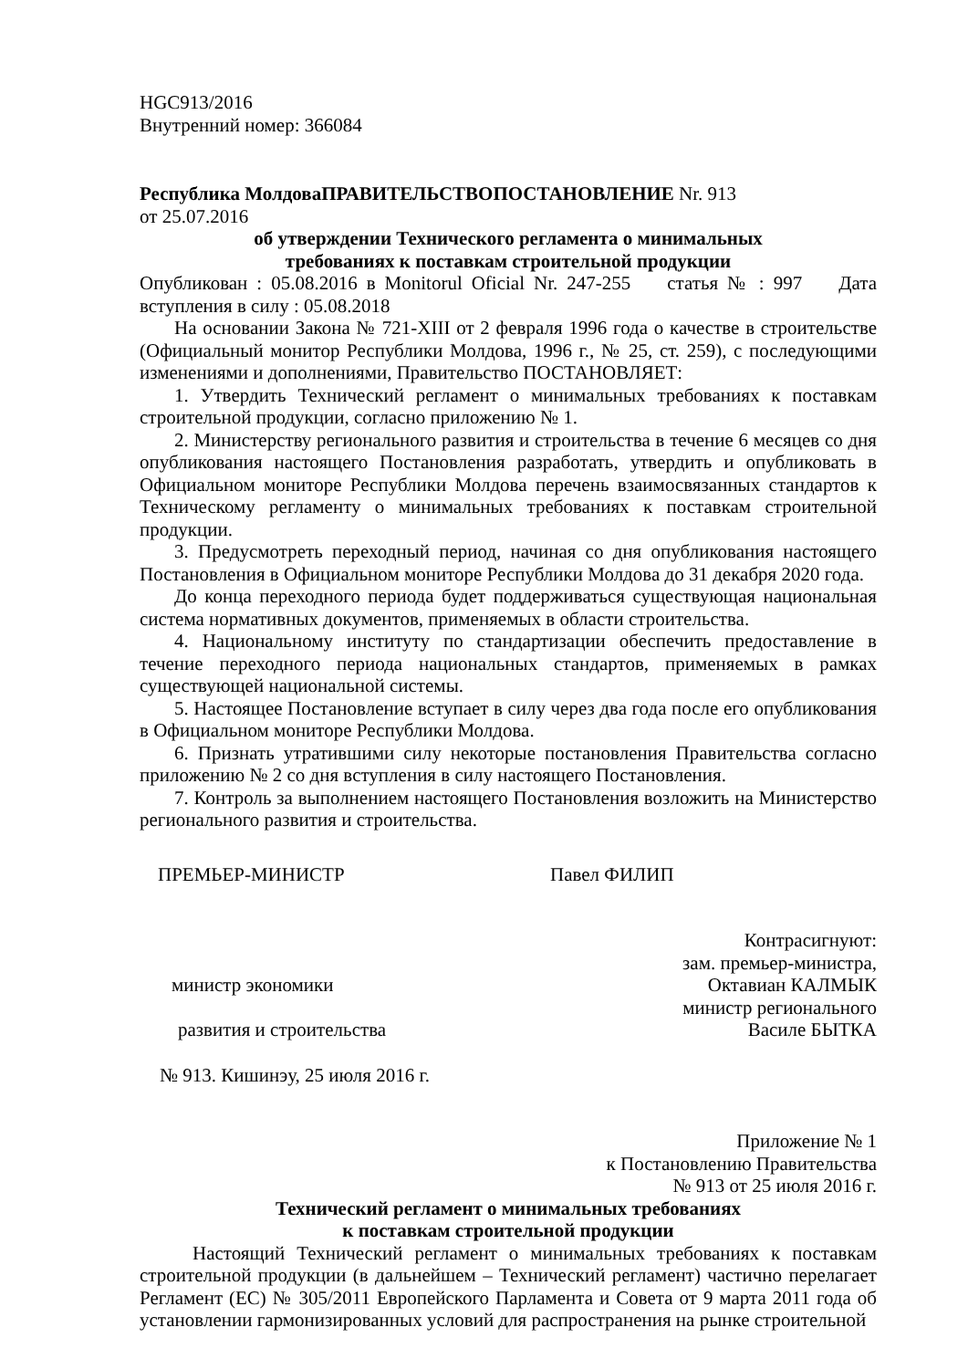HGC913/2016
Внутренний номер: 366084
Республика МолдоваПРАВИТЕЛЬСТВОПОСТАНОВЛЕНИЕ Nr. 913
от 25.07.2016
об утверждении Технического регламента о минимальных
требованиях к поставкам строительной продукции
Опубликован : 05.08.2016 в Monitorul Oficial Nr. 247-255 статья № : 997 Дата вступления в силу : 05.08.2018
На основании Закона № 721-XIII от 2 февраля 1996 года о качестве в строительстве (Официальный монитор Республики Молдова, 1996 г., № 25, ст. 259), с последующими изменениями и дополнениями, Правительство ПОСТАНОВЛЯЕТ:
1. Утвердить Технический регламент о минимальных требованиях к поставкам строительной продукции, согласно приложению № 1.
2. Министерству регионального развития и строительства в течение 6 месяцев со дня опубликования настоящего Постановления разработать, утвердить и опубликовать в Официальном мониторе Республики Молдова перечень взаимосвязанных стандартов к Техническому регламенту о минимальных требованиях к поставкам строительной продукции.
3. Предусмотреть переходный период, начиная со дня опубликования настоящего Постановления в Официальном мониторе Республики Молдова до 31 декабря 2020 года.
До конца переходного периода будет поддерживаться существующая национальная система нормативных документов, применяемых в области строительства.
4. Национальному институту по стандартизации обеспечить предоставление в течение переходного периода национальных стандартов, применяемых в рамках существующей национальной системы.
5. Настоящее Постановление вступает в силу через два года после его опубликования в Официальном мониторе Республики Молдова.
6. Признать утратившими силу некоторые постановления Правительства согласно приложению № 2 со дня вступления в силу настоящего Постановления.
7. Контроль за выполнением настоящего Постановления возложить на Министерство регионального развития и строительства.
ПРЕМЬЕР-МИНИСТР Павел ФИЛИП
Контрасигнуют:
зам. премьер-министра,
министр экономики Октавиан КАЛМЫК
министр регионального
развития и строительства Василе БЫТКА
№ 913. Кишинэу, 25 июля 2016 г.
Приложение № 1
к Постановлению Правительства
№ 913 от 25 июля 2016 г.
Технический регламент о минимальных требованиях
к поставкам строительной продукции
Настоящий Технический регламент о минимальных требованиях к поставкам строительной продукции (в дальнейшем – Технический регламент) частично перелагает Регламент (ЕС) № 305/2011 Европейского Парламента и Совета от 9 марта 2011 года об установлении гармонизированных условий для распространения на рынке строительной